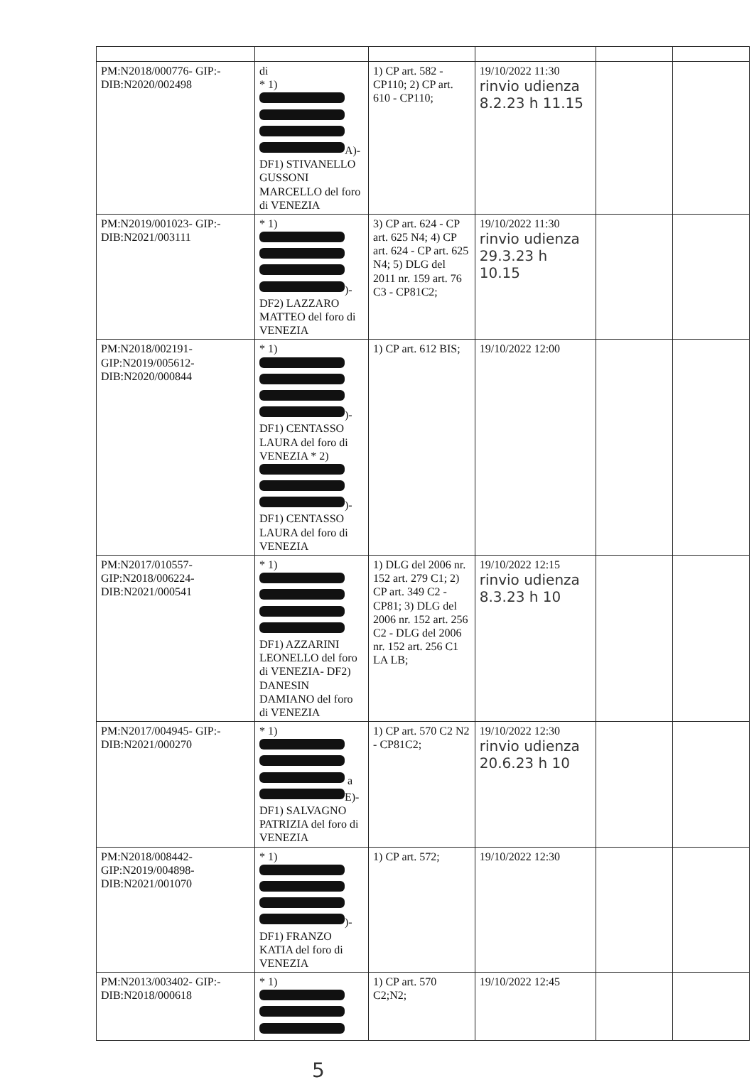| PM:N2018/000776- GIP:-DIB:N2020/002498 | di * 1) A)- DF1) STIVANELLO GUSSONI MARCELLO del foro di VENEZIA | 1) CP art. 582 - CP110; 2) CP art. 610 - CP110; | 19/10/2022 11:30 rinvio udienza 8.2.23 h 11.15 | | |
| PM:N2019/001023- GIP:-DIB:N2021/003111 | * 1) )- DF2) LAZZARO MATTEO del foro di VENEZIA | 3) CP art. 624 - CP art. 625 N4; 4) CP art. 624 - CP art. 625 N4; 5) DLG del 2011 nr. 159 art. 76 C3 - CP81C2; | 19/10/2022 11:30 rinvio udienza 29.3.23 h 10.15 | | |
| PM:N2018/002191- GIP:N2019/005612- DIB:N2020/000844 | * 1) )- DF1) CENTASSO LAURA del foro di VENEZIA * 2) )- DF1) CENTASSO LAURA del foro di VENEZIA | 1) CP art. 612 BIS; | 19/10/2022 12:00 | | |
| PM:N2017/010557- GIP:N2018/006224- DIB:N2021/000541 | * 1) DF1) AZZARINI LEONELLO del foro di VENEZIA- DF2) DANESIN DAMIANO del foro di VENEZIA | 1) DLG del 2006 nr. 152 art. 279 C1; 2) CP art. 349 C2 - CP81; 3) DLG del 2006 nr. 152 art. 256 C2 - DLG del 2006 nr. 152 art. 256 C1 LA LB; | 19/10/2022 12:15 rinvio udienza 8.3.23 h 10 | | |
| PM:N2017/004945- GIP:-DIB:N2021/000270 | * 1) a E)- DF1) SALVAGNO PATRIZIA del foro di VENEZIA | 1) CP art. 570 C2 N2 - CP81C2; | 19/10/2022 12:30 rinvio udienza 20.6.23 h 10 | | |
| PM:N2018/008442- GIP:N2019/004898- DIB:N2021/001070 | * 1) )- DF1) FRANZO KATIA del foro di VENEZIA | 1) CP art. 572; | 19/10/2022 12:30 | | |
| PM:N2013/003402- GIP:-DIB:N2018/000618 | * 1) | 1) CP art. 570 C2;N2; | 19/10/2022 12:45 | | |
5